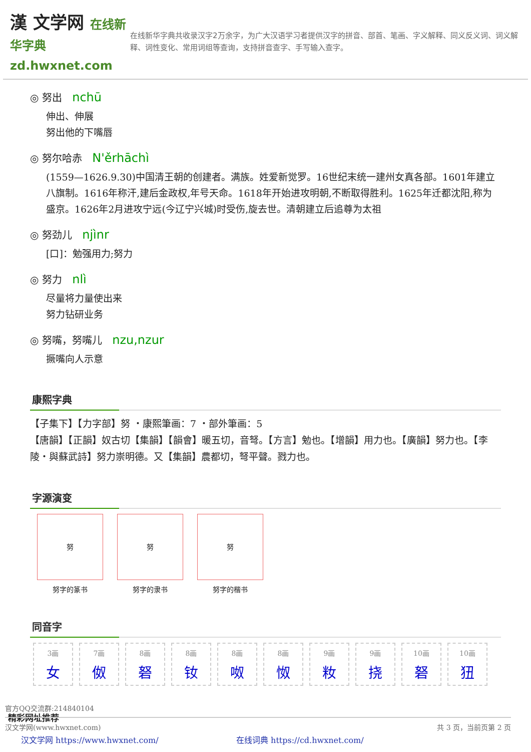漢 文学网 在线新华字典 zd.hwxnet.com
在线新华字典共收录汉字2万余字，为广大汉语学习者提供汉字的拼音、部首、笔画、字义解释、同义反义词、词义解释、词性变化、常用词组等查询，支持拼音查字、手写输入查字。
◎ 努出 nchū
伸出、伸展
努出他的下嘴唇
◎ 努尔哈赤 N'ěrhāchì
(1559—1626.9.30)中国清王朝的创建者。满族。姓爱新觉罗。16世纪末统一建州女真各部。1601年建立八旗制。1616年称汗,建后金政权,年号天命。1618年开始进攻明朝,不断取得胜利。1625年迁都沈阳,称为盛京。1626年2月进攻宁远(今辽宁兴城)时受伤,旋去世。清朝建立后追尊为太祖
◎ 努劲儿 njìnr
[口]：勉强用力;努力
◎ 努力 nlì
尽量将力量使出来
努力钻研业务
◎ 努嘴，努嘴儿 nzu,nzur
撅嘴向人示意
康熙字典
【子集下】【力字部】努 ・康熙筆画：7 ・部外筆画：5
【唐韻】【正韻】奴古切【集韻】【韻會】暖五切，音弩。【方言】勉也。【增韻】用力也。【廣韻】努力也。【李陵・與蘇武詩】努力崇明德。又【集韻】農都切，弩平聲。戮力也。
字源演变
努
努字的篆书
努
努字的隶书
努
努字的楷书
同音字
3画
女
7画
伮
8画
砮
8画
钕
8画
呶
8画
怓
9画
籹
9画
挠
10画
砮
10画
狃
精彩网址推荐
汉文学网 https://www.hwxnet.com/ 在线词典 https://cd.hwxnet.com/
官方QQ交流群:214840104
汉文学网(www.hwxnet.com) 共 3 页，当前页第 2 页